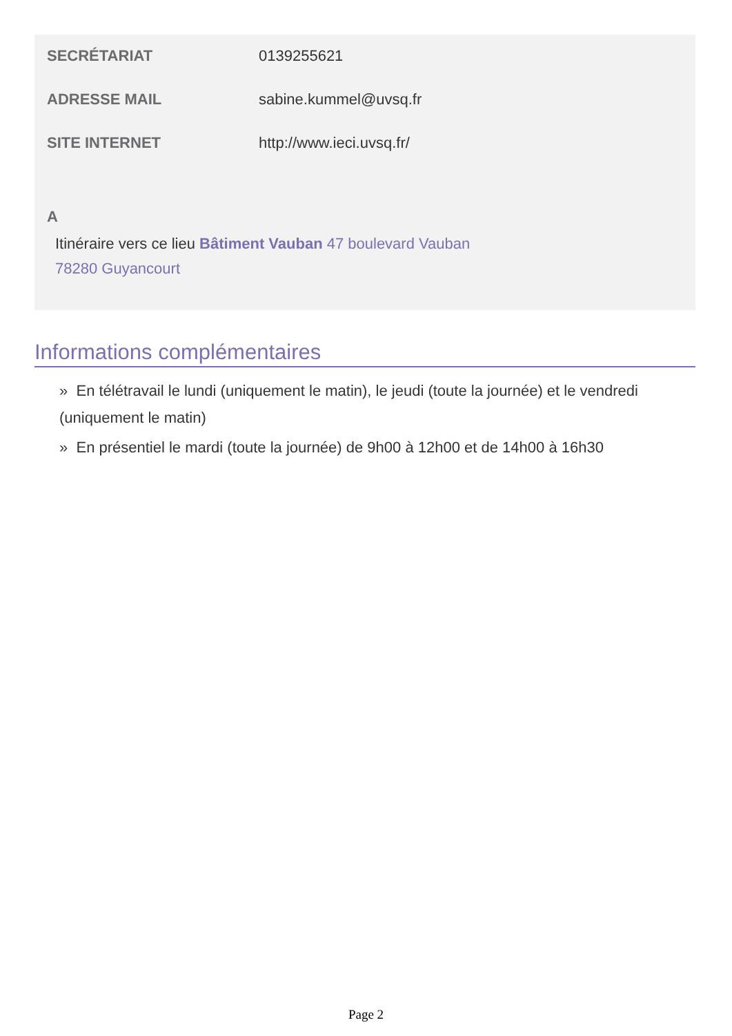SECRÉTARIAT 0139255621
ADRESSE MAIL sabine.kummel@uvsq.fr
SITE INTERNET http://www.ieci.uvsq.fr/
A
Itinéraire vers ce lieu Bâtiment Vauban 47 boulevard Vauban
78280 Guyancourt
Informations complémentaires
» En télétravail le lundi (uniquement le matin), le jeudi (toute la journée) et le vendredi (uniquement le matin)
» En présentiel le mardi (toute la journée) de 9h00 à 12h00 et de 14h00 à 16h30
Page 2